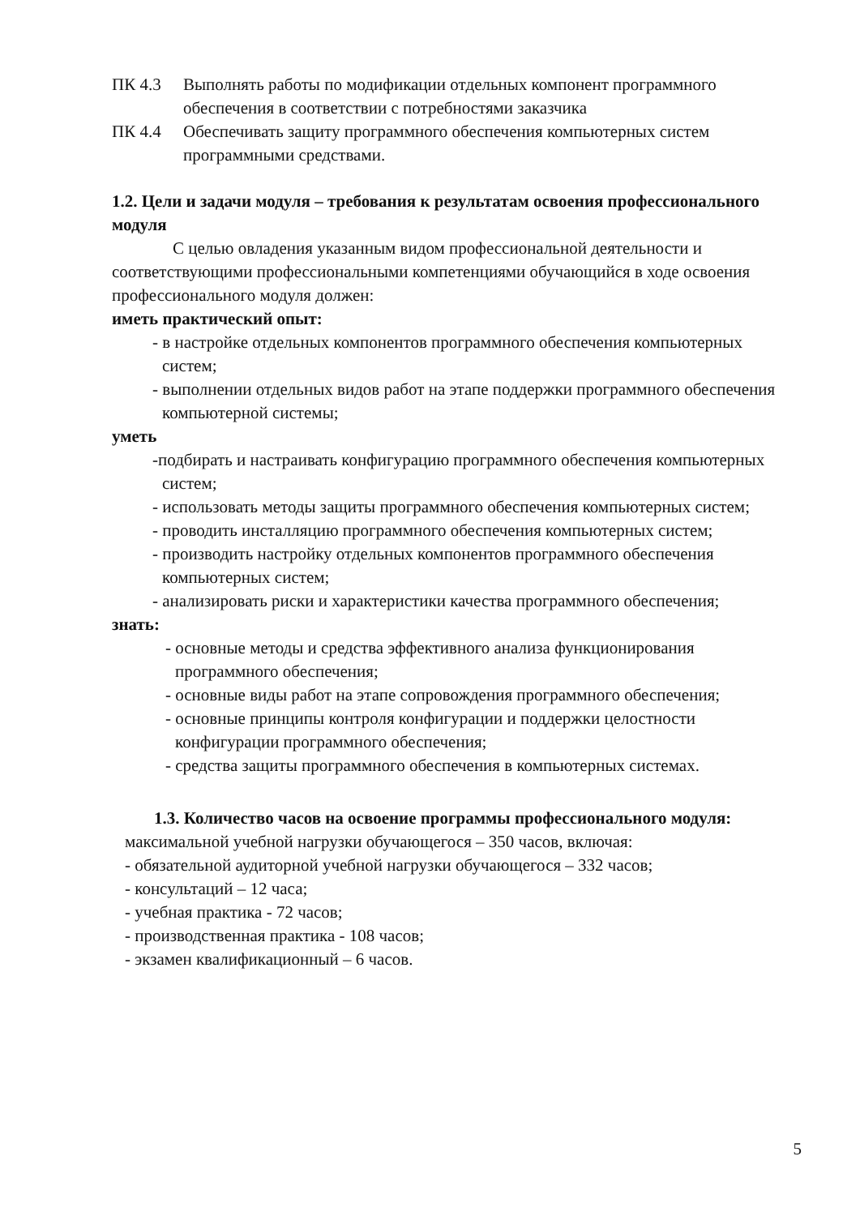ПК 4.3 Выполнять работы по модификации отдельных компонент программного обеспечения в соответствии с потребностями заказчика
ПК 4.4 Обеспечивать защиту программного обеспечения компьютерных систем программными средствами.
1.2. Цели и задачи модуля – требования к результатам освоения профессионального модуля
С целью овладения указанным видом профессиональной деятельности и соответствующими профессиональными компетенциями обучающийся в ходе освоения профессионального модуля должен:
иметь практический опыт:
- в настройке отдельных компонентов программного обеспечения компьютерных систем;
- выполнении отдельных видов работ на этапе поддержки программного обеспечения компьютерной системы;
уметь
-подбирать и настраивать конфигурацию программного обеспечения компьютерных систем;
- использовать методы защиты программного обеспечения компьютерных систем;
- проводить инсталляцию программного обеспечения компьютерных систем;
- производить настройку отдельных компонентов программного обеспечения компьютерных систем;
- анализировать риски и характеристики качества программного обеспечения;
знать:
- основные методы и средства эффективного анализа функционирования программного обеспечения;
- основные виды работ на этапе сопровождения программного обеспечения;
- основные принципы контроля конфигурации и поддержки целостности конфигурации программного обеспечения;
- средства защиты программного обеспечения в компьютерных системах.
1.3. Количество часов на освоение программы профессионального модуля:
максимальной учебной нагрузки обучающегося – 350 часов, включая:
- обязательной аудиторной учебной нагрузки обучающегося – 332 часов;
- консультаций – 12 часа;
- учебная практика - 72 часов;
- производственная практика - 108 часов;
- экзамен квалификационный – 6 часов.
5